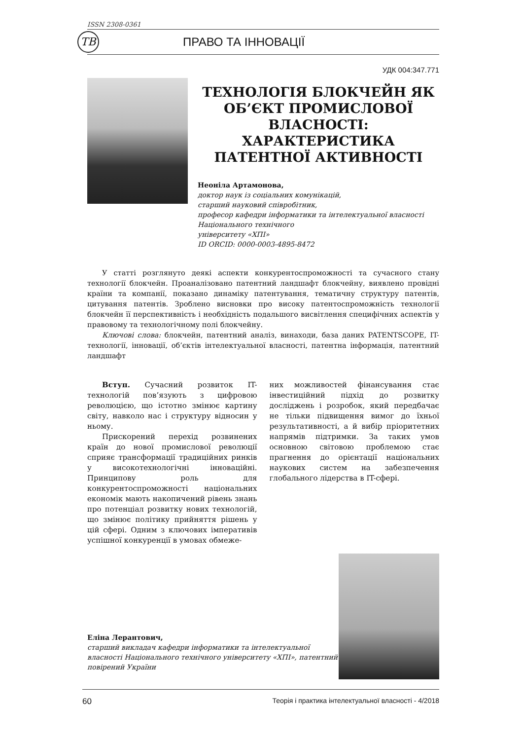ISSN 2308-0361
ТВ
ПРАВО ТА ІННОВАЦІЇ
УДК 004:347.771
ТЕХНОЛОГІЯ БЛОКЧЕЙН ЯК ОБ’ЄКТ ПРОМИСЛОВОЇ ВЛАСНОСТІ: ХАРАКТЕРИСТИКА ПАТЕНТНОЇ АКТИВНОСТІ
Неоніла Артамонова,
доктор наук із соціальних комунікацій,
старший науковий співробітник,
професор кафедри інформатики та інтелектуальної власності Національного технічного
університету «ХПІ»
ID ORCID: 0000-0003-4895-8472
У статті розглянуто деякі аспекти конкурентоспроможності та сучасного стану технології блокчейн. Проаналізовано патентний ландшафт блокчейну, виявлено провідні країни та компанії, показано динаміку патентування, тематичну структуру патентів, цитування патентів. Зроблено висновки про високу патентоспроможність технології блокчейн її перспективність і необхідність подальшого висвітлення специфічних аспектів у правовому та технологічному полі блокчейну.
Ключові слова: блокчейн, патентний аналіз, винаходи, база даних PATENTSCOPE, IT-технології, інновації, об’єктів інтелектуальної власності, патентна інформація, патентний ландшафт
Вступ. Сучасний розвиток IT-технологій пов’язують з цифровою революцією, що істотно змінює картину світу, навколо нас і структуру відносин у ньому.
Прискорений перехід розвинених країн до нової промислової революції сприяє трансформації традиційних ринків у високотехнологічні інноваційні. Принципову роль для конкурентоспроможності національних економік мають накопичений рівень знань про потенціал розвитку нових технологій, що змінює політику прийняття рішень у цій сфері. Одним з ключових імперативів успішної конкуренції в умовах обмеже-
них можливостей фінансування стає інвестиційний підхід до розвитку досліджень і розробок, який передбачає не тільки підвищення вимог до їхньої результативності, а й вибір пріоритетних напрямів підтримки. За таких умов основною світовою проблемою стає прагнення до орієнтації національних наукових систем на забезпечення глобального лідерства в IT-сфері.
Еліна Лерантович,
старший викладач кафедри інформатики та інтелектуальної власності Національного технічного університету «ХПІ», патентний повірений України
60 Теорія і практика інтелектуальної власності - 4/2018